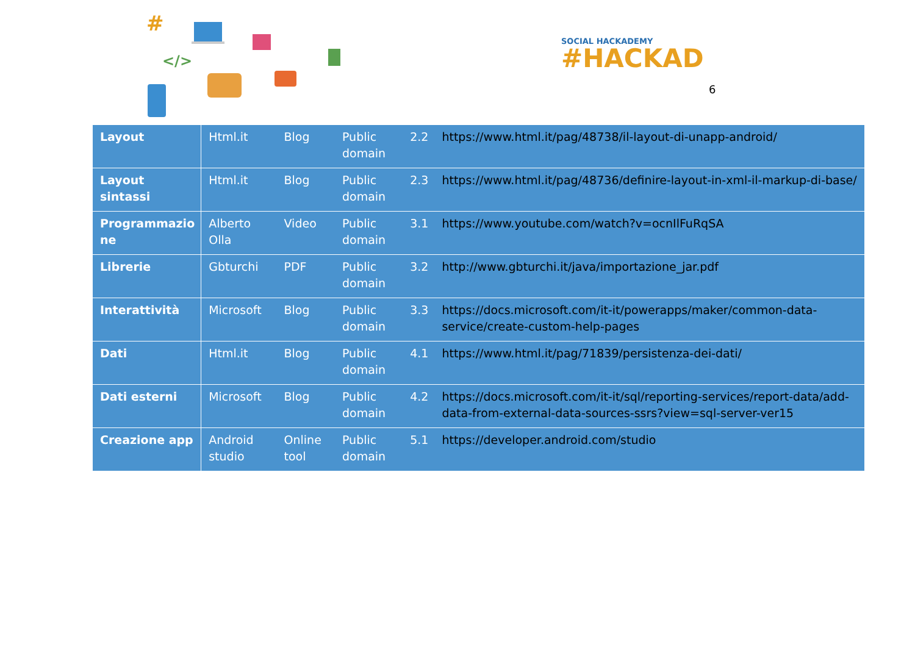#
</>
SOCIAL HACKADEMY
#HACKAD
6
| Layout | Html.it | Blog | Public domain | 2.2 | https://www.html.it/pag/48738/il-layout-di-unapp-android/ |
| Layout sintassi | Html.it | Blog | Public domain | 2.3 | https://www.html.it/pag/48736/definire-layout-in-xml-il-markup-di-base/ |
| Programmazio ne | Alberto Olla | Video | Public domain | 3.1 | https://www.youtube.com/watch?v=ocnIlFuRqSA |
| Librerie | Gbturchi | PDF | Public domain | 3.2 | http://www.gbturchi.it/java/importazione_jar.pdf |
| Interattività | Microsoft | Blog | Public domain | 3.3 | https://docs.microsoft.com/it-it/powerapps/maker/common-data-service/create-custom-help-pages |
| Dati | Html.it | Blog | Public domain | 4.1 | https://www.html.it/pag/71839/persistenza-dei-dati/ |
| Dati esterni | Microsoft | Blog | Public domain | 4.2 | https://docs.microsoft.com/it-it/sql/reporting-services/report-data/add-data-from-external-data-sources-ssrs?view=sql-server-ver15 |
| Creazione app | Android studio | Online tool | Public domain | 5.1 | https://developer.android.com/studio |